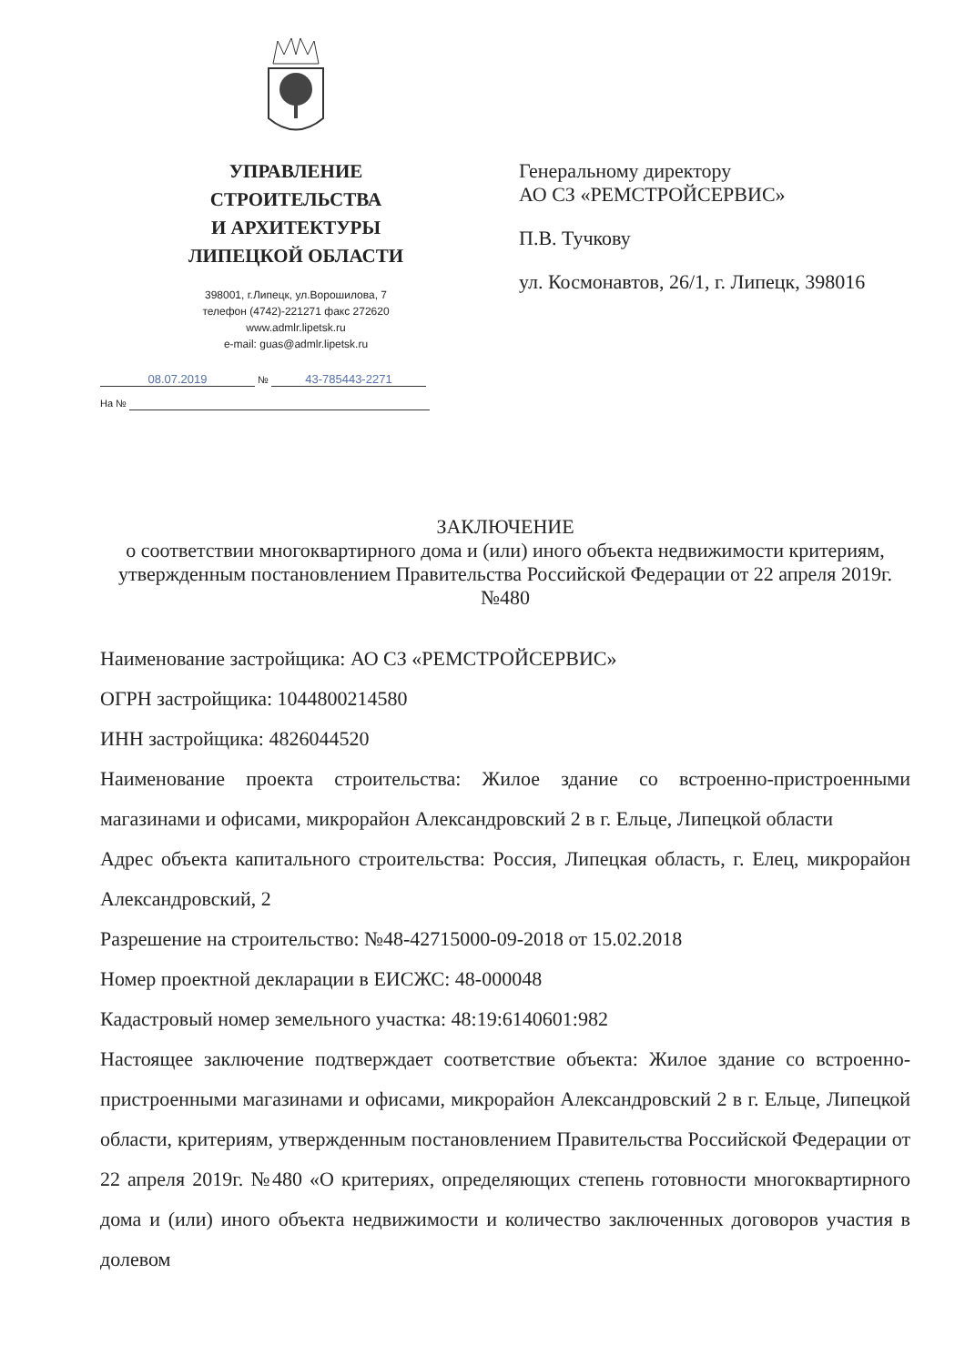УПРАВЛЕНИЕ
СТРОИТЕЛЬСТВА
И АРХИТЕКТУРЫ
ЛИПЕЦКОЙ ОБЛАСТИ
398001, г.Липецк, ул.Ворошилова, 7
телефон (4742)-221271 факс 272620
www.admlr.lipetsk.ru
e-mail: guas@admlr.lipetsk.ru
Генеральному директору
АО СЗ «РЕМСТРОЙСЕРВИС»
П.В. Тучкову
ул. Космонавтов, 26/1, г. Липецк, 398016
08.07.2019 № 43-785443-2271
На №
ЗАКЛЮЧЕНИЕ
о соответствии многоквартирного дома и (или) иного объекта недвижимости критериям, утвержденным постановлением Правительства Российской Федерации от 22 апреля 2019г. №480
Наименование застройщика: АО СЗ «РЕМСТРОЙСЕРВИС»
ОГРН застройщика: 1044800214580
ИНН застройщика: 4826044520
Наименование проекта строительства: Жилое здание со встроенно-пристроенными магазинами и офисами, микрорайон Александровский 2 в г. Ельце, Липецкой области
Адрес объекта капитального строительства: Россия, Липецкая область, г. Елец, микрорайон Александровский, 2
Разрешение на строительство: №48-42715000-09-2018 от 15.02.2018
Номер проектной декларации в ЕИСЖС: 48-000048
Кадастровый номер земельного участка: 48:19:6140601:982
Настоящее заключение подтверждает соответствие объекта: Жилое здание со встроенно-пристроенными магазинами и офисами, микрорайон Александровский 2 в г. Ельце, Липецкой области, критериям, утвержденным постановлением Правительства Российской Федерации от 22 апреля 2019г. №480 «О критериях, определяющих степень готовности многоквартирного дома и (или) иного объекта недвижимости и количество заключенных договоров участия в долевом